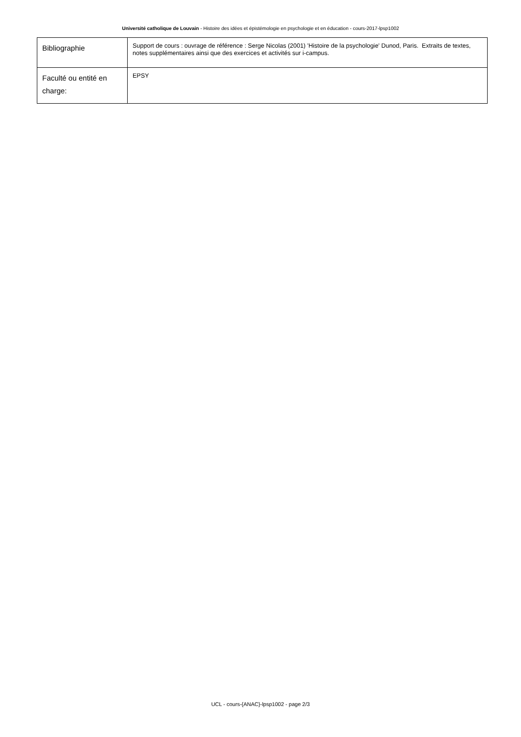Université catholique de Louvain - Histoire des idées et épistémologie en psychologie et en éducation - cours-2017-lpsp1002
| Bibliographie | Support de cours : ouvrage de référence : Serge Nicolas (2001) 'Histoire de la psychologie' Dunod, Paris. Extraits de textes, notes supplémentaires ainsi que des exercices et activités sur i-campus. |
| Faculté ou entité en charge: | EPSY |
UCL - cours-{ANAC}-lpsp1002 - page 2/3